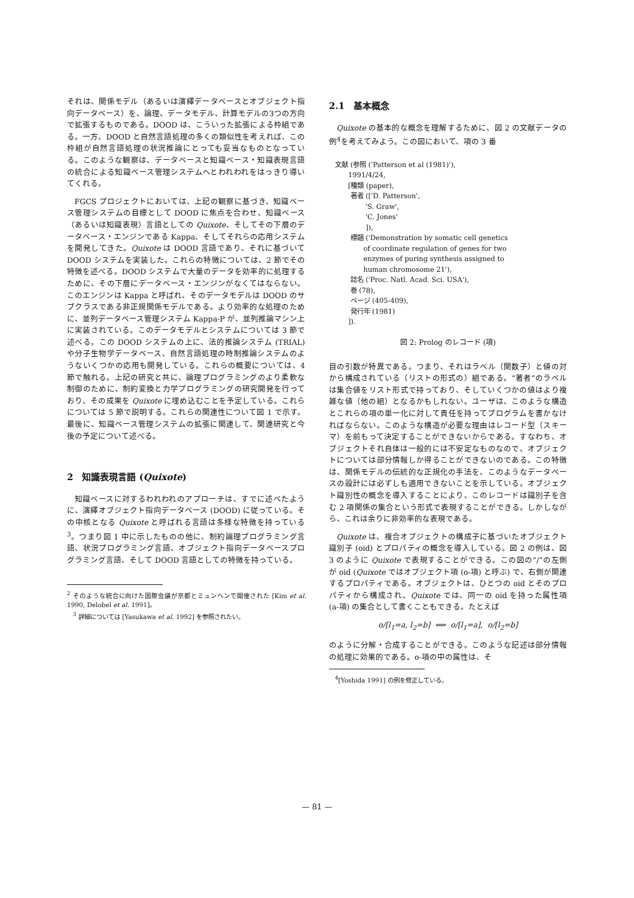それは、関係モデル（あるいは演繹データベースとオブジェクト指向データベース）を、論理、データモデル、計算モデルの3つの方向で拡張するものである。DOOD は、こういった拡張による枠組である。一方、DOOD と自然言語処理の多くの類似性を考えれば、この枠組が自然言語処理の状況推論にとっても妥当なものとなっている。このような観察は、データベースと知識ベース・知識表現言語の統合による知識ベース管理システムへとわれわれをはっきり導いてくれる。
FGCS プロジェクトにおいては、上記の観察に基づき、知識ベース管理システムの目標として DOOD に焦点を合わせ、知識ベース（あるいは知識表現）言語としての Quixote、そしてその下層のデータベース・エンジンである Kappa、そしてそれらの応用システムを開発してきた。Quixote は DOOD 言語であり、それに基づいて DOOD システムを実装した。これらの特徴については、2 節でその特徴を述べる。DOOD システムで大量のデータを効率的に処理するために、その下層にデータベース・エンジンがなくてはならない。このエンジンは Kappa と呼ばれ、そのデータモデルは DOOD のサブクラスである非正規関係モデルである。より効率的な処理のために、並列データベース管理システム Kappa-P が、並列推論マシン上に実装されている。このデータモデルとシステムについては 3 節で述べる。この DOOD システムの上に、法的推論システム (TRIAL) や分子生物学データベース、自然言語処理の時制推論システムのようないくつかの応用も開発している。これらの概要については、4 節で触れる。上記の研究と共に、論理プログラミングのより柔軟な制御のために、制約変換と力学プログラミングの研究開発を行っており、その成果を Quixote に埋め込むことを予定している。これらについては 5 節で説明する。これらの関連性について図 1 で示す。最後に、知識ベース管理システムの拡張に関連して、関連研究と今後の予定について述べる。
2　知識表現言語 (Quixote)
知識ベースに対するわれわれのアプローチは、すでに述べたように、演繹オブジェクト指向データベース (DOOD) に従っている。その中核となる Quixote と呼ばれる言語は多様な特徴を持っている<sup>3</sup>。つまり図 1 中に示したものの他に、制約論理プログラミング言語、状況プログラミング言語、オブジェクト指向データベースプログラミング言語、そして DOOD 言語としての特徴を持っている。
<sup>2</sup> そのような統合に向けた国際会議が京都とミュンヘンで開催された [Kim et al. 1990, Delobel et al. 1991]。
　<sup>3</sup> 詳細については [Yasukawa et al. 1992] を参照されたい。
2.1　基本概念
Quixote の基本的な概念を理解するために、図 2 の文献データの例<sup>4</sup>を考えてみよう。この図において、項の 3 番
文献 (参照 ('Patterson et al (1981)'), 1991/4/24, [種類 (paper), 著者 (['D. Patterson', 'S. Graw', 'C. Jones' ]), 標題 ('Demonstration by somatic cell genetics of coordinate regulation of genes for two enzymes of puring synthesis assigned to human chromosome 21'), 誌名 ('Proc. Natl. Acad. Sci. USA'), 巻 (78), ページ (405-409), 発行年 (1981) ]).
図 2: Prolog のレコード (項)
目の引数が特異である。つまり、それはラベル（関数子）と値の対から構成されている（リストの形式の）組である。“著者”のラベルは集合値をリスト形式で持っており、そしていくつかの値はより複雑な値（他の組）となるかもしれない。ユーザは、このような構造とこれらの項の単一化に対して責任を持ってプログラムを書かなければならない。このような構造が必要な理由はレコード型（スキーマ）を前もって決定することができないからである。すなわち、オブジェクトそれ自体は一般的には不安定なものなので、オブジェクトについては部分情報しか得ることができないのである。この特徴は、関係モデルの伝統的な正規化の手法を、このようなデータベースの設計には必ずしも適用できないことを示している。オブジェクト識別性の概念を導入することにより、このレコードは識別子を含む 2 項関係の集合という形式で表現することができる。しかしながら、これは余りに非効率的な表現である。
Quixote は、複合オブジェクトの構成子に基づいたオブジェクト識別子 (oid) とプロパティの概念を導入している。図 2 の例は、図 3 のように Quixote で表現することができる。この図の“/”の左側が oid (Quixote ではオブジェクト項 (o-項) と呼ぶ) で、右側が関連するプロパティである。オブジェクトは、ひとつの oid とそのプロパティから構成され、Quixote では、同一の oid を持った属性項 (a-項) の集合として書くこともできる。たとえば
o/[l<sub>1</sub>=a, l<sub>2</sub>=b] ⟺ o/[l<sub>1</sub>=a], o/[l<sub>2</sub>=b]
のように分解・合成することができる。このような記述は部分情報の処理に効果的である。o-項の中の属性は、そ
　<sup>4</sup> [Yoshida 1991] の例を修正している。
— 81 —